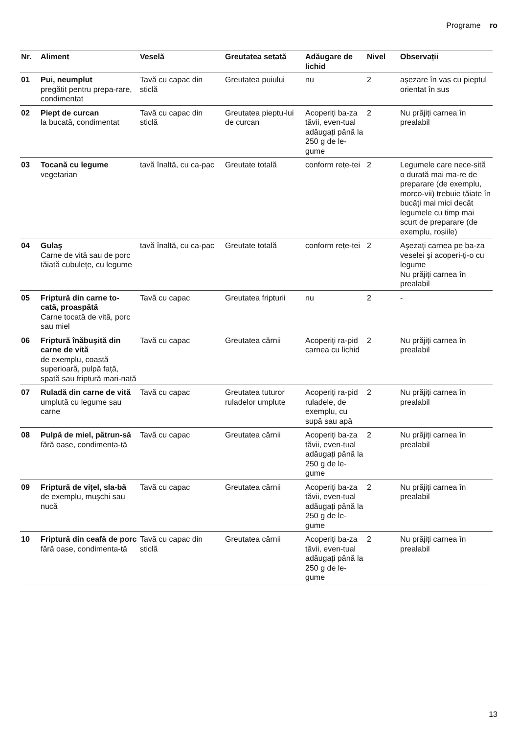Programe ro
| Nr. | Aliment | Veselă | Greutatea setată | Adăugare de lichid | Nivel | Observații |
| --- | --- | --- | --- | --- | --- | --- |
| 01 | Pui, neumplut pregătit pentru prepa-rare, condimentat | Tavă cu capac din sticlă | Greutatea puiului | nu | 2 | așezare în vas cu pieptul orientat în sus |
| 02 | Piept de curcan la bucată, condimentat | Tavă cu capac din sticlă | Greutatea pieptu-lui de curcan | Acoperiți ba-za tăvii, even-tual adăugați până la 250 g de le-gume | 2 | Nu prăjiți carnea în prealabil |
| 03 | Tocană cu legume vegetarian | tavă înaltă, cu ca-pac | Greutate totală | conform rețe-tei | 2 | Legumele care nece-sită o durată mai ma-re de preparare (de exemplu, morco-vii) trebuie tăiate în bucăți mai mici decât legumele cu timp mai scurt de preparare (de exemplu, roșiile) |
| 04 | Gulaş Carne de vită sau de porc tăiată cubulețe, cu legume | tavă înaltă, cu ca-pac | Greutate totală | conform rețe-tei | 2 | Aşezați carnea pe ba-za veselei şi acoperi-ți-o cu legume Nu prăjiți carnea în prealabil |
| 05 | Friptură din carne to-cată, proaspătă Carne tocată de vită, porc sau miel | Tavă cu capac | Greutatea fripturii | nu | 2 | - |
| 06 | Friptură înăbuşită din carne de vită de exemplu, coastă superioară, pulpă față, spată sau friptură mari-nată | Tavă cu capac | Greutatea cărnii | Acoperiți ra-pid carnea cu lichid | 2 | Nu prăjiți carnea în prealabil |
| 07 | Ruladă din carne de vită umplută cu legume sau carne | Tavă cu capac | Greutatea tuturor ruladelor umplute | Acoperiți ra-pid ruladele, de exemplu, cu supă sau apă | 2 | Nu prăjiți carnea în prealabil |
| 08 | Pulpă de miel, pătrun-să fără oase, condimenta-tă | Tavă cu capac | Greutatea cărnii | Acoperiți ba-za tăvii, even-tual adăugați până la 250 g de le-gume | 2 | Nu prăjiți carnea în prealabil |
| 09 | Friptură de vițel, sla-bă de exemplu, muşchi sau nucă | Tavă cu capac | Greutatea cărnii | Acoperiți ba-za tăvii, even-tual adăugați până la 250 g de le-gume | 2 | Nu prăjiți carnea în prealabil |
| 10 | Friptură din ceafă de porc fără oase, condimenta-tă | Tavă cu capac din sticlă | Greutatea cărnii | Acoperiți ba-za tăvii, even-tual adăugați până la 250 g de le-gume | 2 | Nu prăjiți carnea în prealabil |
13